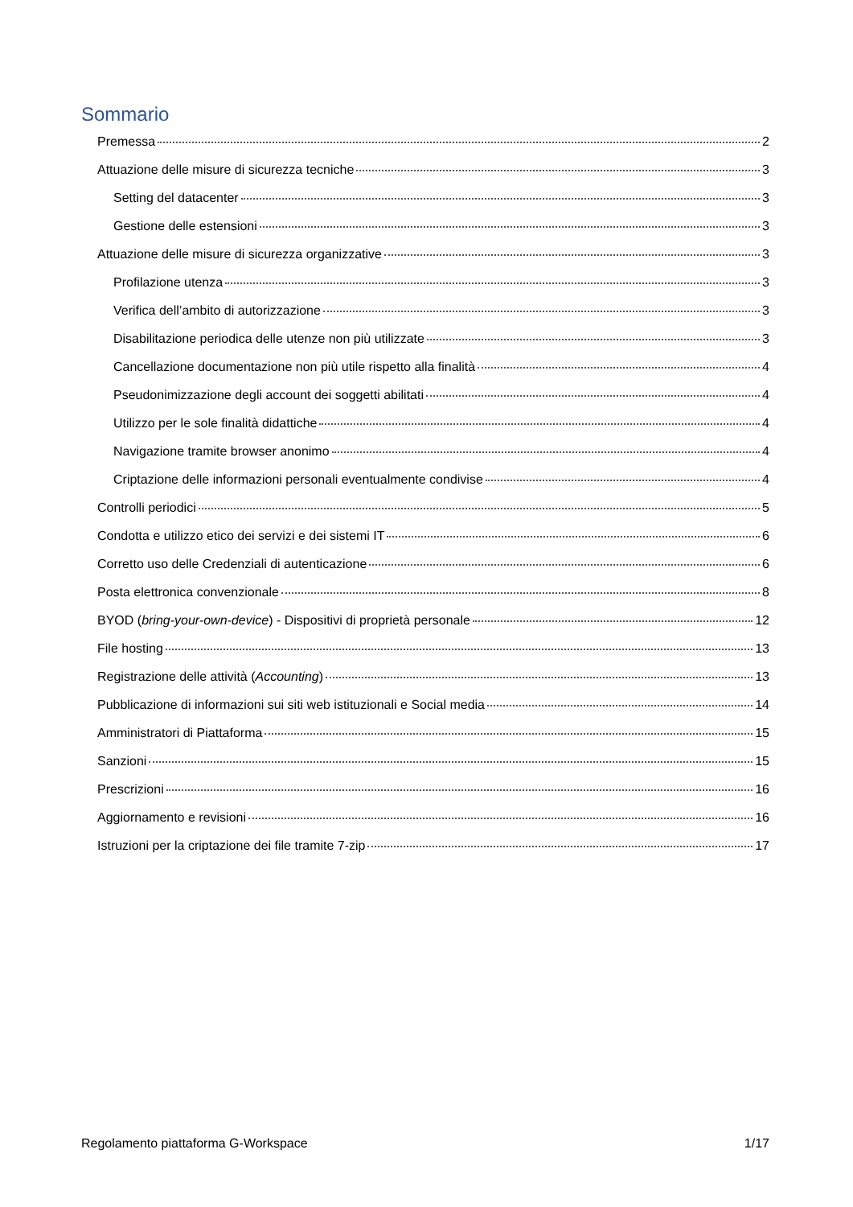Sommario
Premessa 2
Attuazione delle misure di sicurezza tecniche 3
Setting del datacenter 3
Gestione delle estensioni 3
Attuazione delle misure di sicurezza organizzative 3
Profilazione utenza 3
Verifica dell’ambito di autorizzazione 3
Disabilitazione periodica delle utenze non più utilizzate 3
Cancellazione documentazione non più utile rispetto alla finalità 4
Pseudonimizzazione degli account dei soggetti abilitati 4
Utilizzo per le sole finalità didattiche 4
Navigazione tramite browser anonimo 4
Criptazione delle informazioni personali eventualmente condivise 4
Controlli periodici 5
Condotta e utilizzo etico dei servizi e dei sistemi IT 6
Corretto uso delle Credenziali di autenticazione 6
Posta elettronica convenzionale 8
BYOD (bring-your-own-device) - Dispositivi di proprietà personale 12
File hosting 13
Registrazione delle attività (Accounting) 13
Pubblicazione di informazioni sui siti web istituzionali e Social media 14
Amministratori di Piattaforma 15
Sanzioni 15
Prescrizioni 16
Aggiornamento e revisioni 16
Istruzioni per la criptazione dei file tramite 7-zip 17
Regolamento piattaforma G-Workspace 1/17